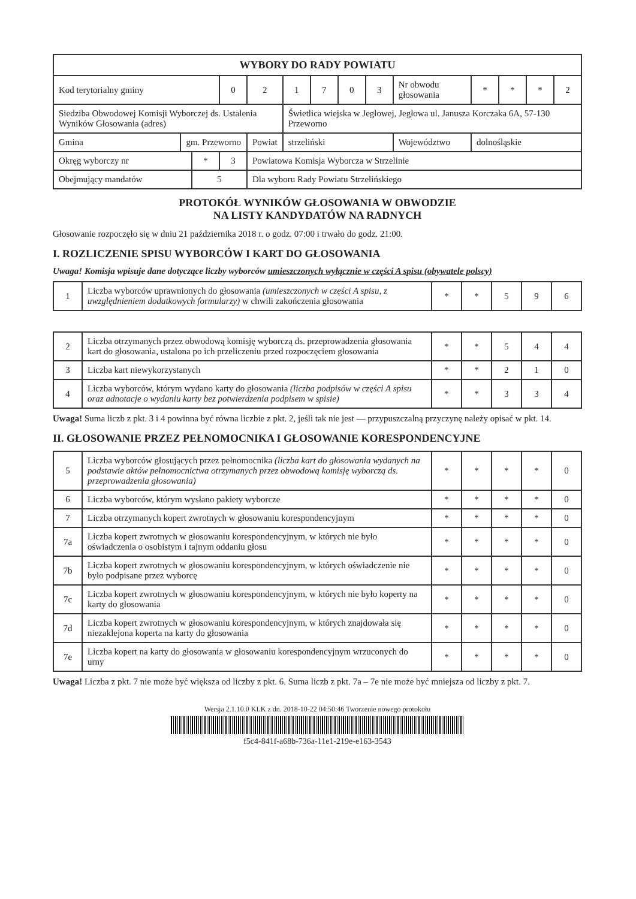| WYBORY DO RADY POWIATU | | | | | | | | | | | | | | | |
| Kod terytorialny gminy | | | 0 | 2 | 1 | 7 | 0 | 3 | Nr obwodu głosowania | | | * | * | * | 2 |
| Siedziba Obwodowej Komisji Wyborczej ds. Ustalenia Wyników Głosowania (adres) | | | | | Świetlica wiejska w Jegłowej, Jegłowa ul. Janusza Korczaka 6A, 57-130 Przeworno | | | | | | | | | | |
| Gmina | gm. Przeworno | | | Powiat | strzeliński | | | | | Województwo | dolnośląskie | | | | |
| Okręg wyborczy nr | | * | 3 | Powiatowa Komisja Wyborcza w Strzelinie | | | | | | | | | | | |
| Obejmujący mandatów | | 5 | | Dla wyboru Rady Powiatu Strzelińskiego | | | | | | | | | | | |
PROTOKÓŁ WYNIKÓW GŁOSOWANIA W OBWODZIE
NA LISTY KANDYDATÓW NA RADNYCH
Głosowanie rozpoczęło się w dniu 21 października 2018 r. o godz. 07:00 i trwało do godz. 21:00.
I. ROZLICZENIE SPISU WYBORCÓW I KART DO GŁOSOWANIA
Uwaga! Komisja wpisuje dane dotyczące liczby wyborców umieszczonych wyłącznie w części A spisu (obywatele polscy)
| 1 | Liczba wyborców uprawnionych do głosowania (umieszczonych w części A spisu, z uwzględnieniem dodatkowych formularzy) w chwili zakończenia głosowania | * | * | 5 | 9 | 6 |
| 2 | Liczba otrzymanych przez obwodową komisję wyborczą ds. przeprowadzenia głosowania kart do głosowania, ustalona po ich przeliczeniu przed rozpoczęciem głosowania | * | * | 5 | 4 | 4 |
| 3 | Liczba kart niewykorzystanych | * | * | 2 | 1 | 0 |
| 4 | Liczba wyborców, którym wydano karty do głosowania (liczba podpisów w części A spisu oraz adnotacje o wydaniu karty bez potwierdzenia podpisem w spisie) | * | * | 3 | 3 | 4 |
Uwaga! Suma liczb z pkt. 3 i 4 powinna być równa liczbie z pkt. 2, jeśli tak nie jest — przypuszczalną przyczynę należy opisać w pkt. 14.
II. GŁOSOWANIE PRZEZ PEŁNOMOCNIKA I GŁOSOWANIE KORESPONDENCYJNE
| 5 | Liczba wyborców głosujących przez pełnomocnika (liczba kart do głosowania wydanych na podstawie aktów pełnomocnictwa otrzymanych przez obwodową komisję wyborczą ds. przeprowadzenia głosowania) | * | * | * | * | 0 |
| 6 | Liczba wyborców, którym wysłano pakiety wyborcze | * | * | * | * | 0 |
| 7 | Liczba otrzymanych kopert zwrotnych w głosowaniu korespondencyjnym | * | * | * | * | 0 |
| 7a | Liczba kopert zwrotnych w głosowaniu korespondencyjnym, w których nie było oświadczenia o osobistym i tajnym oddaniu głosu | * | * | * | * | 0 |
| 7b | Liczba kopert zwrotnych w głosowaniu korespondencyjnym, w których oświadczenie nie było podpisane przez wyborcę | * | * | * | * | 0 |
| 7c | Liczba kopert zwrotnych w głosowaniu korespondencyjnym, w których nie było koperty na karty do głosowania | * | * | * | * | 0 |
| 7d | Liczba kopert zwrotnych w głosowaniu korespondencyjnym, w których znajdowała się niezaklejona koperta na karty do głosowania | * | * | * | * | 0 |
| 7e | Liczba kopert na karty do głosowania w głosowaniu korespondencyjnym wrzuconych do urny | * | * | * | * | 0 |
Uwaga! Liczba z pkt. 7 nie może być większa od liczby z pkt. 6. Suma liczb z pkt. 7a – 7e nie może być mniejsza od liczby z pkt. 7.
Wersja 2.1.10.0 KLK z dn. 2018-10-22 04:50:46 Tworzenie nowego protokołu
f5c4-841f-a68b-736a-11e1-219e-e163-3543